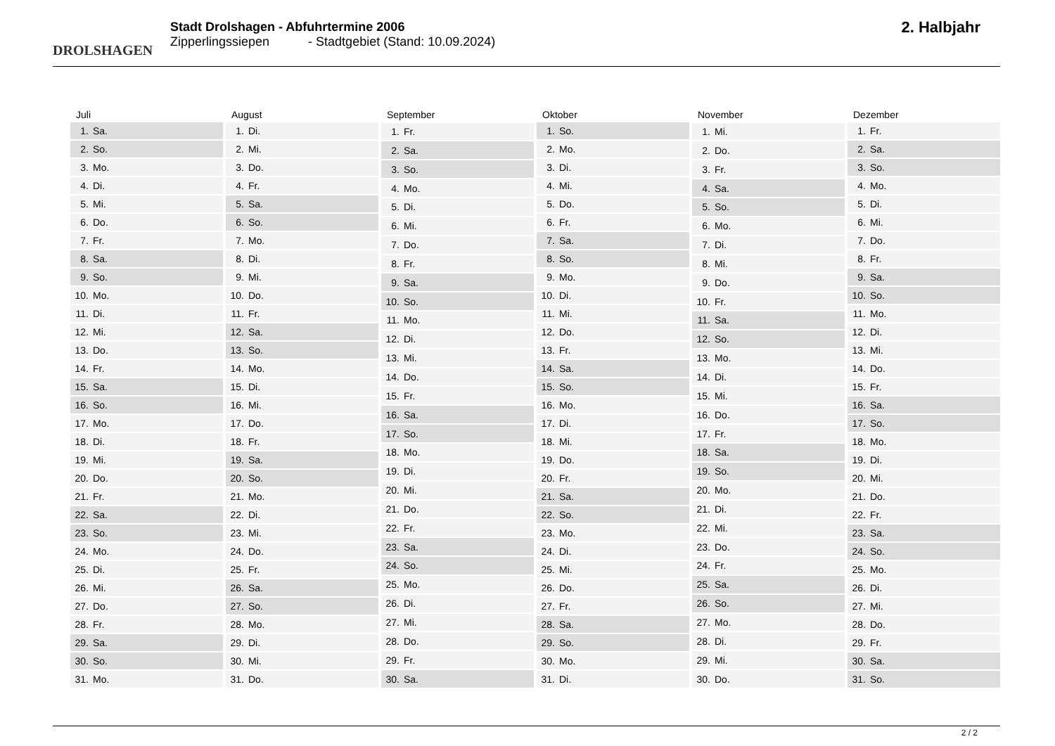DROLSHAGEN
Stadt Drolshagen - Abfuhrtermine 2006
Zipperlingssiepen - Stadtgebiet (Stand: 10.09.2024)
2. Halbjahr
| Juli |
| --- |
| 1. Sa. |
| 2. So. |
| 3. Mo. |
| 4. Di. |
| 5. Mi. |
| 6. Do. |
| 7. Fr. |
| 8. Sa. |
| 9. So. |
| 10. Mo. |
| 11. Di. |
| 12. Mi. |
| 13. Do. |
| 14. Fr. |
| 15. Sa. |
| 16. So. |
| 17. Mo. |
| 18. Di. |
| 19. Mi. |
| 20. Do. |
| 21. Fr. |
| 22. Sa. |
| 23. So. |
| 24. Mo. |
| 25. Di. |
| 26. Mi. |
| 27. Do. |
| 28. Fr. |
| 29. Sa. |
| 30. So. |
| 31. Mo. |
| August |
| --- |
| 1. Di. |
| 2. Mi. |
| 3. Do. |
| 4. Fr. |
| 5. Sa. |
| 6. So. |
| 7. Mo. |
| 8. Di. |
| 9. Mi. |
| 10. Do. |
| 11. Fr. |
| 12. Sa. |
| 13. So. |
| 14. Mo. |
| 15. Di. |
| 16. Mi. |
| 17. Do. |
| 18. Fr. |
| 19. Sa. |
| 20. So. |
| 21. Mo. |
| 22. Di. |
| 23. Mi. |
| 24. Do. |
| 25. Fr. |
| 26. Sa. |
| 27. So. |
| 28. Mo. |
| 29. Di. |
| 30. Mi. |
| 31. Do. |
| September |
| --- |
| 1. Fr. |
| 2. Sa. |
| 3. So. |
| 4. Mo. |
| 5. Di. |
| 6. Mi. |
| 7. Do. |
| 8. Fr. |
| 9. Sa. |
| 10. So. |
| 11. Mo. |
| 12. Di. |
| 13. Mi. |
| 14. Do. |
| 15. Fr. |
| 16. Sa. |
| 17. So. |
| 18. Mo. |
| 19. Di. |
| 20. Mi. |
| 21. Do. |
| 22. Fr. |
| 23. Sa. |
| 24. So. |
| 25. Mo. |
| 26. Di. |
| 27. Mi. |
| 28. Do. |
| 29. Fr. |
| 30. Sa. |
| Oktober |
| --- |
| 1. So. |
| 2. Mo. |
| 3. Di. |
| 4. Mi. |
| 5. Do. |
| 6. Fr. |
| 7. Sa. |
| 8. So. |
| 9. Mo. |
| 10. Di. |
| 11. Mi. |
| 12. Do. |
| 13. Fr. |
| 14. Sa. |
| 15. So. |
| 16. Mo. |
| 17. Di. |
| 18. Mi. |
| 19. Do. |
| 20. Fr. |
| 21. Sa. |
| 22. So. |
| 23. Mo. |
| 24. Di. |
| 25. Mi. |
| 26. Do. |
| 27. Fr. |
| 28. Sa. |
| 29. So. |
| 30. Mo. |
| 31. Di. |
| November |
| --- |
| 1. Mi. |
| 2. Do. |
| 3. Fr. |
| 4. Sa. |
| 5. So. |
| 6. Mo. |
| 7. Di. |
| 8. Mi. |
| 9. Do. |
| 10. Fr. |
| 11. Sa. |
| 12. So. |
| 13. Mo. |
| 14. Di. |
| 15. Mi. |
| 16. Do. |
| 17. Fr. |
| 18. Sa. |
| 19. So. |
| 20. Mo. |
| 21. Di. |
| 22. Mi. |
| 23. Do. |
| 24. Fr. |
| 25. Sa. |
| 26. So. |
| 27. Mo. |
| 28. Di. |
| 29. Mi. |
| 30. Do. |
| Dezember |
| --- |
| 1. Fr. |
| 2. Sa. |
| 3. So. |
| 4. Mo. |
| 5. Di. |
| 6. Mi. |
| 7. Do. |
| 8. Fr. |
| 9. Sa. |
| 10. So. |
| 11. Mo. |
| 12. Di. |
| 13. Mi. |
| 14. Do. |
| 15. Fr. |
| 16. Sa. |
| 17. So. |
| 18. Mo. |
| 19. Di. |
| 20. Mi. |
| 21. Do. |
| 22. Fr. |
| 23. Sa. |
| 24. So. |
| 25. Mo. |
| 26. Di. |
| 27. Mi. |
| 28. Do. |
| 29. Fr. |
| 30. Sa. |
| 31. So. |
2 / 2